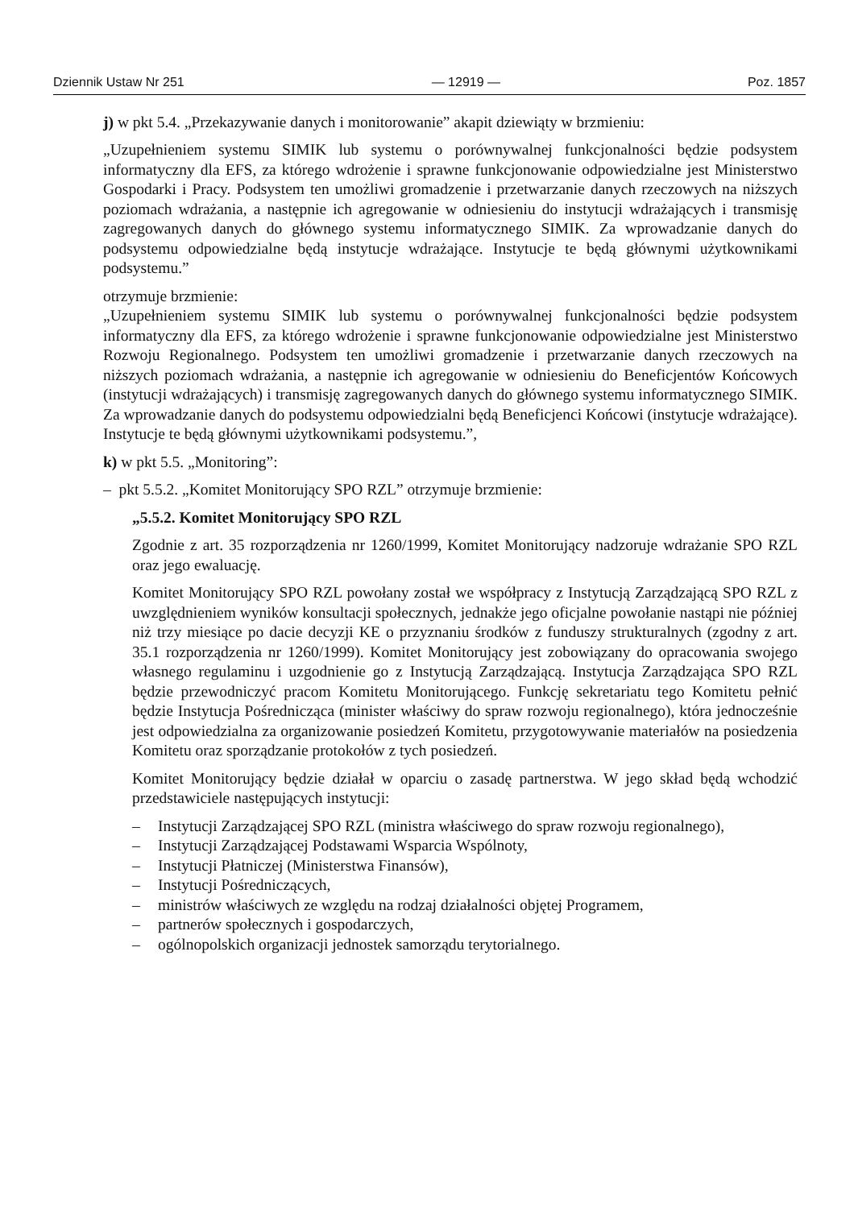Dziennik Ustaw Nr 251 — 12919 — Poz. 1857
j) w pkt 5.4. „Przekazywanie danych i monitorowanie” akapit dziewiąty w brzmieniu:
„Uzupełnieniem systemu SIMIK lub systemu o porównywalnej funkcjonalności będzie podsystem informatyczny dla EFS, za którego wdrożenie i sprawne funkcjonowanie odpowiedzialne jest Ministerstwo Gospodarki i Pracy. Podsystem ten umożliwi gromadzenie i przetwarzanie danych rzeczowych na niższych poziomach wdrażania, a następnie ich agregowanie w odniesieniu do instytucji wdrażających i transmisję zagregowanych danych do głównego systemu informatycznego SIMIK. Za wprowadzanie danych do podsystemu odpowiedzialne będą instytucje wdrażające. Instytucje te będą głównymi użytkownikami podsystemu.”
otrzymuje brzmienie:
„Uzupełnieniem systemu SIMIK lub systemu o porównywalnej funkcjonalności będzie podsystem informatyczny dla EFS, za którego wdrożenie i sprawne funkcjonowanie odpowiedzialne jest Ministerstwo Rozwoju Regionalnego. Podsystem ten umożliwi gromadzenie i przetwarzanie danych rzeczowych na niższych poziomach wdrażania, a następnie ich agregowanie w odniesieniu do Beneficjentów Końcowych (instytucji wdrażających) i transmisję zagregowanych danych do głównego systemu informatycznego SIMIK. Za wprowadzanie danych do podsystemu odpowiedzialni będą Beneficjenci Końcowi (instytucje wdrażające). Instytucje te będą głównymi użytkownikami podsystemu.”,
k) w pkt 5.5. „Monitoring”:
– pkt 5.5.2. „Komitet Monitorujący SPO RZL” otrzymuje brzmienie:
„5.5.2. Komitet Monitorujący SPO RZL
Zgodnie z art. 35 rozporządzenia nr 1260/1999, Komitet Monitorujący nadzoruje wdrażanie SPO RZL oraz jego ewaluację.
Komitet Monitorujący SPO RZL powołany został we współpracy z Instytucją Zarządzającą SPO RZL z uwzględnieniem wyników konsultacji społecznych, jednakże jego oficjalne powołanie nastąpi nie później niż trzy miesiące po dacie decyzji KE o przyznaniu środków z funduszy strukturalnych (zgodny z art. 35.1 rozporządzenia nr 1260/1999). Komitet Monitorujący jest zobowiązany do opracowania swojego własnego regulaminu i uzgodnienie go z Instytucją Zarządzającą. Instytucja Zarządzająca SPO RZL będzie przewodniczyć pracom Komitetu Monitorującego. Funkcję sekretariatu tego Komitetu pełnić będzie Instytucja Pośrednicząca (minister właściwy do spraw rozwoju regionalnego), która jednocześnie jest odpowiedzialna za organizowanie posiedzeń Komitetu, przygotowywanie materiałów na posiedzenia Komitetu oraz sporządzanie protokołów z tych posiedzeń.
Komitet Monitorujący będzie działał w oparciu o zasadę partnerstwa. W jego skład będą wchodzić przedstawiciele następujących instytucji:
– Instytucji Zarządzającej SPO RZL (ministra właściwego do spraw rozwoju regionalnego),
– Instytucji Zarządzającej Podstawami Wsparcia Wspólnoty,
– Instytucji Płatniczej (Ministerstwa Finansów),
– Instytucji Pośredniczących,
– ministrów właściwych ze względu na rodzaj działalności objętej Programem,
– partnerów społecznych i gospodarczych,
– ogólnopolskich organizacji jednostek samorządu terytorialnego.